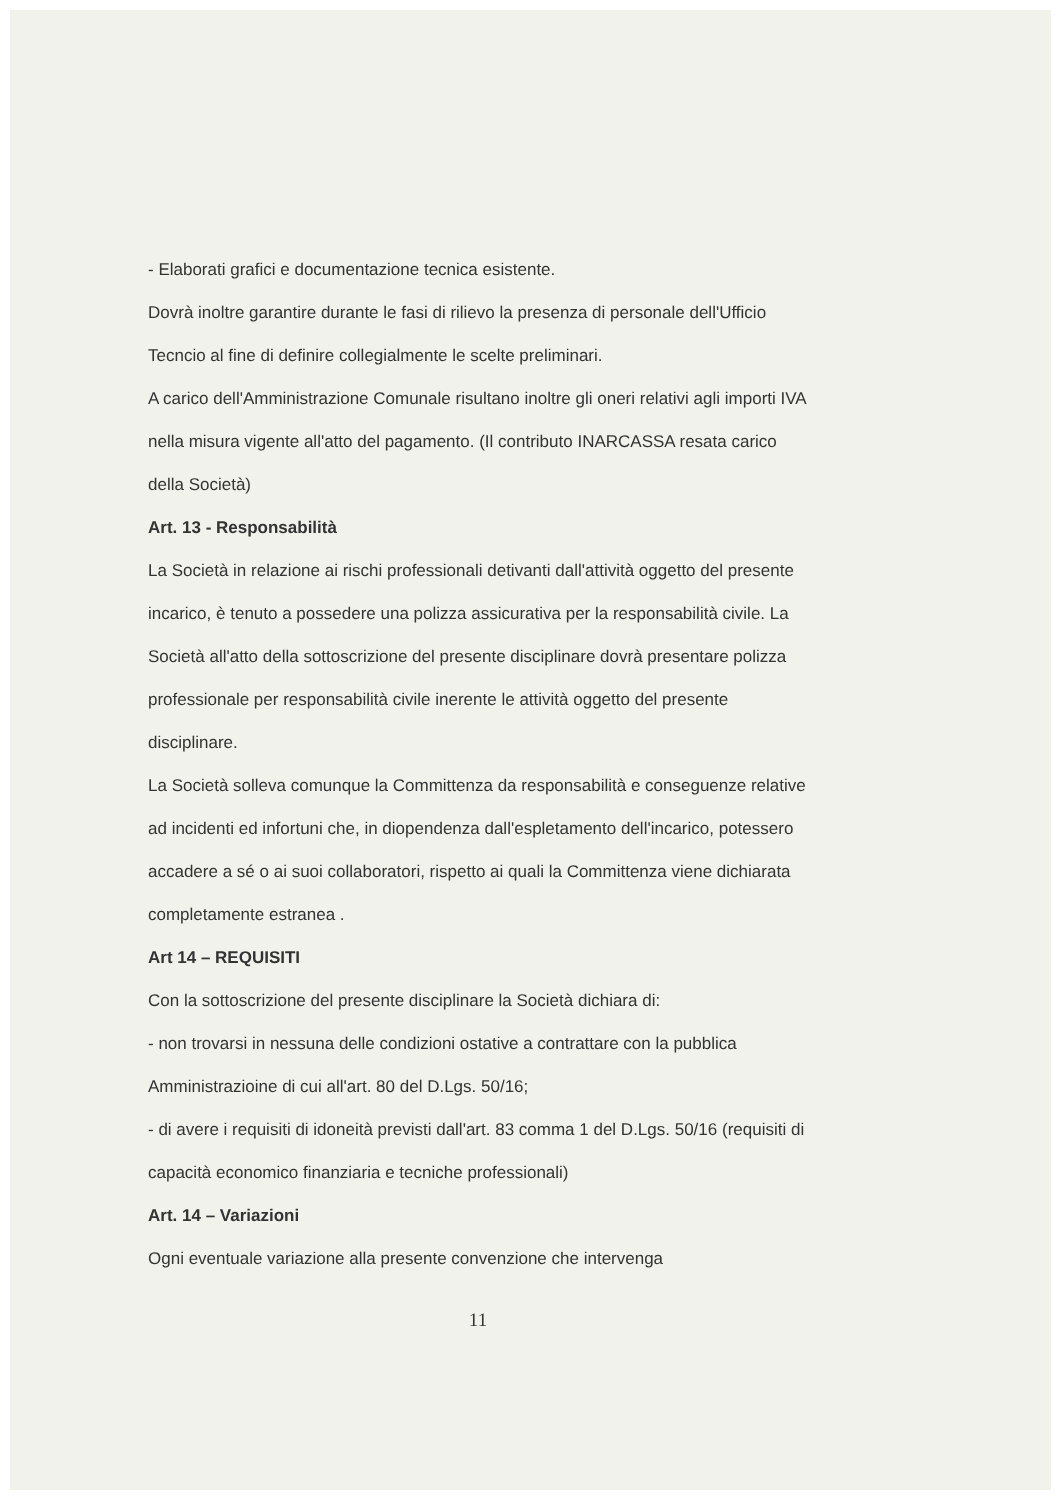- Elaborati grafici e documentazione tecnica esistente.
Dovrà inoltre garantire durante le fasi di rilievo la presenza di personale dell'Ufficio Tecncio al fine di definire collegialmente le scelte preliminari.
A carico dell'Amministrazione Comunale risultano inoltre gli oneri relativi agli importi IVA nella misura vigente all'atto del pagamento. (Il contributo INARCASSA resata carico della Società)
Art. 13 - Responsabilità
La Società in relazione ai rischi professionali detivanti dall'attività oggetto del presente incarico, è tenuto a possedere una polizza assicurativa per la responsabilità civile. La Società all'atto della sottoscrizione del presente disciplinare dovrà presentare polizza professionale per responsabilità civile inerente le attività oggetto del presente disciplinare.
La Società solleva comunque la Committenza da responsabilità e conseguenze relative ad incidenti ed infortuni che, in diopendenza dall'espletamento dell'incarico, potessero accadere a sé o ai suoi collaboratori, rispetto ai quali la Committenza viene dichiarata completamente estranea .
Art 14 – REQUISITI
Con la sottoscrizione del presente disciplinare la Società dichiara di:
- non trovarsi in nessuna delle condizioni ostative a contrattare con la pubblica Amministrazioine di cui all'art. 80 del D.Lgs. 50/16;
- di avere i requisiti di idoneità previsti dall'art. 83 comma 1 del D.Lgs. 50/16 (requisiti di capacità economico finanziaria e tecniche professionali)
Art. 14 – Variazioni
Ogni eventuale variazione alla presente convenzione che intervenga
11